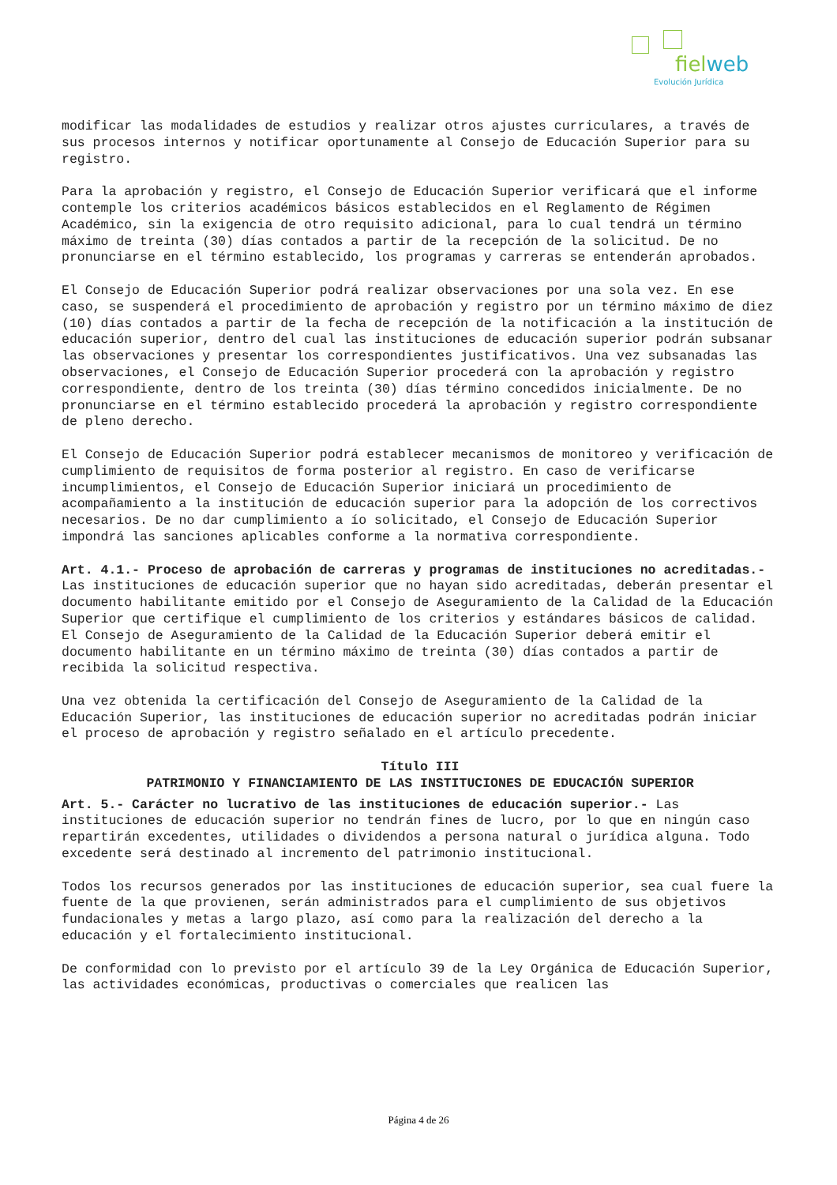fielweb
Evolución Jurídica
modificar las modalidades de estudios y realizar otros ajustes curriculares, a través de sus procesos internos y notificar oportunamente al Consejo de Educación Superior para su registro.
Para la aprobación y registro, el Consejo de Educación Superior verificará que el informe contemple los criterios académicos básicos establecidos en el Reglamento de Régimen Académico, sin la exigencia de otro requisito adicional, para lo cual tendrá un término máximo de treinta (30) días contados a partir de la recepción de la solicitud. De no pronunciarse en el término establecido, los programas y carreras se entenderán aprobados.
El Consejo de Educación Superior podrá realizar observaciones por una sola vez. En ese caso, se suspenderá el procedimiento de aprobación y registro por un término máximo de diez (10) días contados a partir de la fecha de recepción de la notificación a la institución de educación superior, dentro del cual las instituciones de educación superior podrán subsanar las observaciones y presentar los correspondientes justificativos. Una vez subsanadas las observaciones, el Consejo de Educación Superior procederá con la aprobación y registro correspondiente, dentro de los treinta (30) días término concedidos inicialmente. De no pronunciarse en el término establecido procederá la aprobación y registro correspondiente de pleno derecho.
El Consejo de Educación Superior podrá establecer mecanismos de monitoreo y verificación de cumplimiento de requisitos de forma posterior al registro. En caso de verificarse incumplimientos, el Consejo de Educación Superior iniciará un procedimiento de acompañamiento a la institución de educación superior para la adopción de los correctivos necesarios. De no dar cumplimiento a ío solicitado, el Consejo de Educación Superior impondrá las sanciones aplicables conforme a la normativa correspondiente.
Art. 4.1.- Proceso de aprobación de carreras y programas de instituciones no acreditadas.- Las instituciones de educación superior que no hayan sido acreditadas, deberán presentar el documento habilitante emitido por el Consejo de Aseguramiento de la Calidad de la Educación Superior que certifique el cumplimiento de los criterios y estándares básicos de calidad. El Consejo de Aseguramiento de la Calidad de la Educación Superior deberá emitir el documento habilitante en un término máximo de treinta (30) días contados a partir de recibida la solicitud respectiva.
Una vez obtenida la certificación del Consejo de Aseguramiento de la Calidad de la Educación Superior, las instituciones de educación superior no acreditadas podrán iniciar el proceso de aprobación y registro señalado en el artículo precedente.
Título III
PATRIMONIO Y FINANCIAMIENTO DE LAS INSTITUCIONES DE EDUCACIÓN SUPERIOR
Art. 5.- Carácter no lucrativo de las instituciones de educación superior.- Las instituciones de educación superior no tendrán fines de lucro, por lo que en ningún caso repartirán excedentes, utilidades o dividendos a persona natural o jurídica alguna. Todo excedente será destinado al incremento del patrimonio institucional.
Todos los recursos generados por las instituciones de educación superior, sea cual fuere la fuente de la que provienen, serán administrados para el cumplimiento de sus objetivos fundacionales y metas a largo plazo, así como para la realización del derecho a la educación y el fortalecimiento institucional.
De conformidad con lo previsto por el artículo 39 de la Ley Orgánica de Educación Superior, las actividades económicas, productivas o comerciales que realicen las
Página 4 de 26